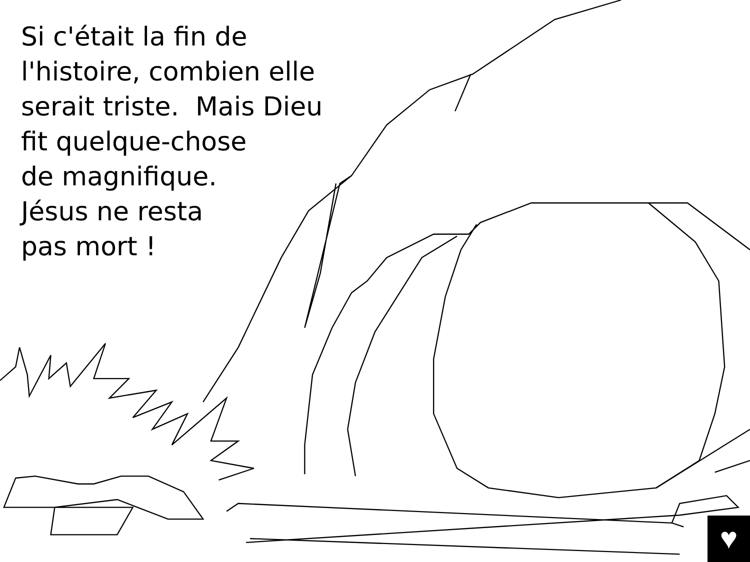Si c'était la fin de
l'histoire, combien elle
serait triste. Mais Dieu
fit quelque-chose
de magnifique.
Jésus ne resta
pas mort !
♥